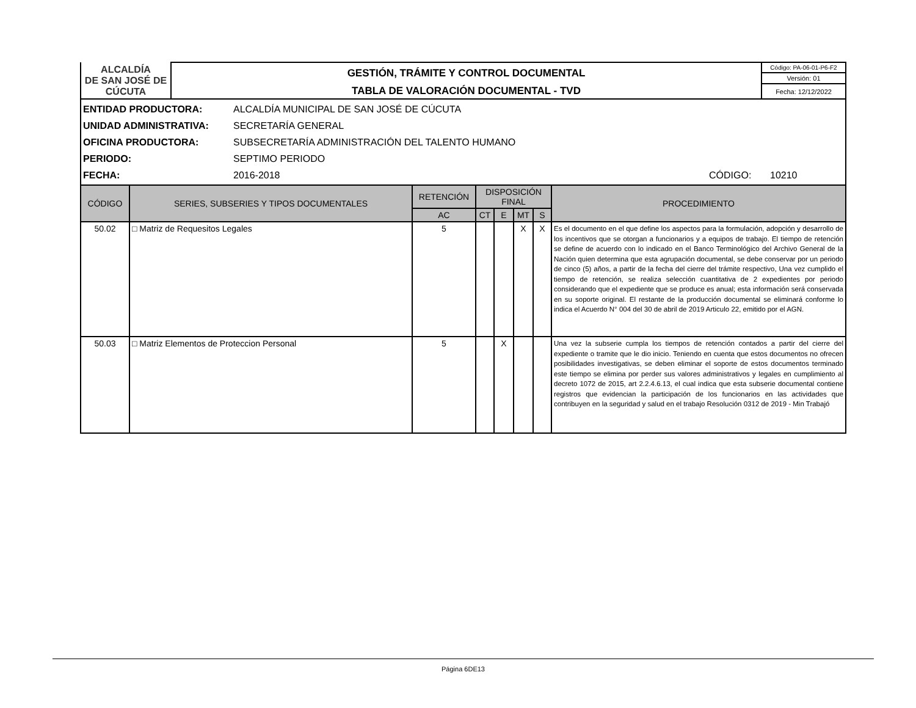| ALCALDÍA DE SAN JOSÉ DE CÚCUTA | GESTIÓN, TRÁMITE Y CONTROL DOCUMENTAL | Código: PA-06-01-P6-F2 |
| | | Versión: 01 |
| | TABLA DE VALORACIÓN DOCUMENTAL - TVD | Fecha: 12/12/2022 |
ENTIDAD PRODUCTORA: ALCALDÍA MUNICIPAL DE SAN JOSÉ DE CÚCUTA
UNIDAD ADMINISTRATIVA: SECRETARÍA GENERAL
OFICINA PRODUCTORA: SUBSECRETARÍA ADMINISTRACIÓN DEL TALENTO HUMANO
PERIODO: SEPTIMO PERIODO
FECHA: 2016-2018 CÓDIGO: 10210
| CÓDIGO | SERIES, SUBSERIES Y TIPOS DOCUMENTALES | RETENCIÓN | DISPOSICIÓN FINAL | | | | PROCEDIMIENTO |
| --- | --- | --- | --- | --- | --- | --- | --- |
| | | AC | CT | E | MT | S | |
| 50.02 | □ Matriz de Requesitos Legales | 5 | | | X | X | Es el documento en el que define los aspectos para la formulación, adopción y desarrollo de los incentivos que se otorgan a funcionarios y a equipos de trabajo. El tiempo de retención se define de acuerdo con lo indicado en el Banco Terminológico del Archivo General de la Nación quien determina que esta agrupación documental, se debe conservar por un periodo de cinco (5) años, a partir de la fecha del cierre del trámite respectivo, Una vez cumplido el tiempo de retención, se realiza selección cuantitativa de 2 expedientes por periodo considerando que el expediente que se produce es anual; esta información será conservada en su soporte original. El restante de la producción documental se eliminará conforme lo indica el Acuerdo N° 004 del 30 de abril de 2019 Articulo 22, emitido por el AGN. |
| 50.03 | □ Matriz Elementos de Proteccion Personal | 5 | | X | | | Una vez la subserie cumpla los tiempos de retención contados a partir del cierre del expediente o tramite que le dio inicio. Teniendo en cuenta que estos documentos no ofrecen posibilidades investigativas, se deben eliminar el soporte de estos documentos terminado este tiempo se elimina por perder sus valores administrativos y legales en cumplimiento al decreto 1072 de 2015, art 2.2.4.6.13, el cual indica que esta subserie documental contiene registros que evidencian la participación de los funcionarios en las actividades que contribuyen en la seguridad y salud en el trabajo Resolución 0312 de 2019 - Min Trabajó |
Página 6DE13